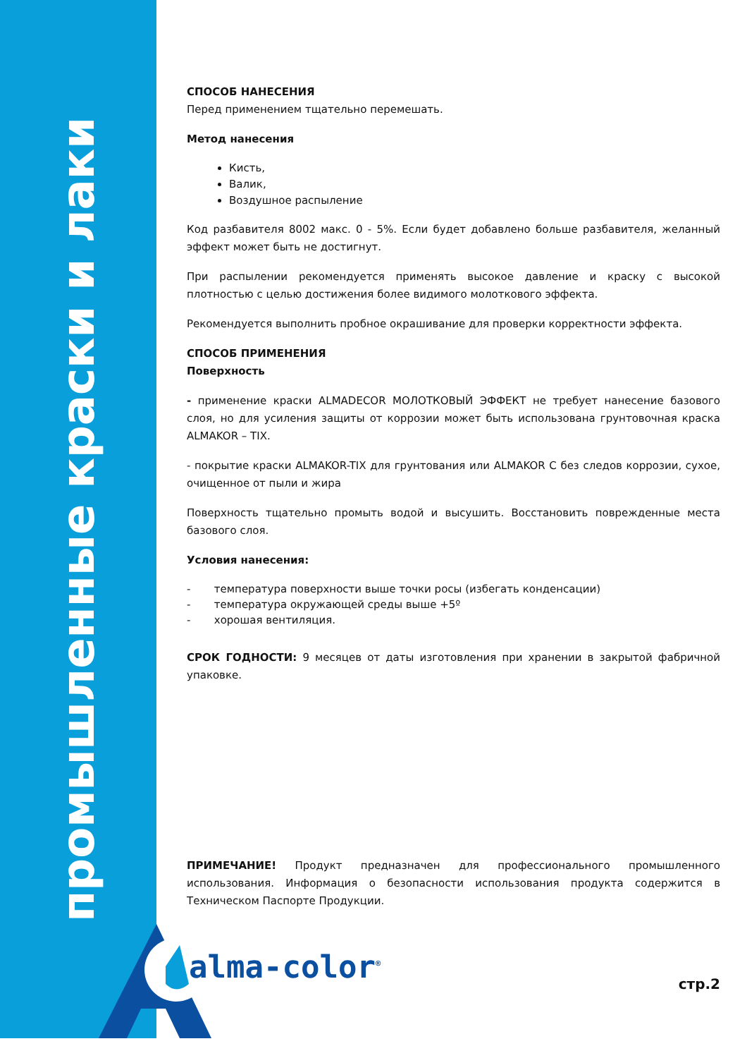промышленные краски и лаки
СПОСОБ НАНЕСЕНИЯ
Перед применением тщательно перемешать.
Метод нанесения
Кисть,
Валик,
Воздушное распыление
Код разбавителя 8002 макс. 0 - 5%. Если будет добавлено больше разбавителя, желанный эффект может быть не достигнут.
При распылении рекомендуется применять высокое давление и краску с высокой плотностью с целью достижения более видимого молоткового эффекта.
Рекомендуется выполнить пробное окрашивание для проверки корректности эффекта.
СПОСОБ ПРИМЕНЕНИЯ
Поверхность
- применение краски ALMADECOR МОЛОТКОВЫЙ ЭФФЕКТ не требует нанесение базового слоя, но для усиления защиты от коррозии может быть использована грунтовочная краска ALMAKOR – TIX.
- покрытие краски ALMAKOR-TIX для грунтования или ALMAKOR C без следов коррозии, сухое, очищенное от пыли и жира
Поверхность тщательно промыть водой и высушить. Восстановить поврежденные места базового слоя.
Условия нанесения:
- температура поверхности выше точки росы (избегать конденсации)
- температура окружающей среды выше +5º
- хорошая вентиляция.
СРОК ГОДНОСТИ: 9 месяцев от даты изготовления при хранении в закрытой фабричной упаковке.
ПРИМЕЧАНИЕ! Продукт предназначен для профессионального промышленного использования. Информация о безопасности использования продукта содержится в Техническом Паспорте Продукции.
alma-color<sup>®</sup> стр.2